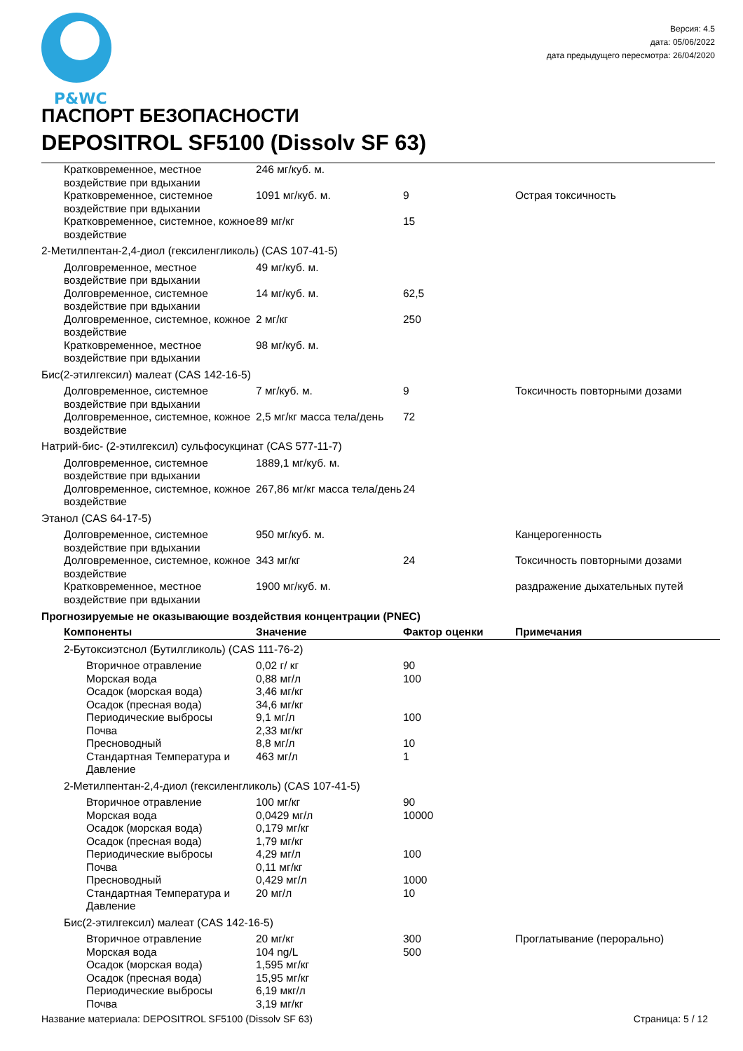P&WC
Версия: 4.5
дата: 05/06/2022
дата предыдущего пересмотра: 26/04/2020
ПАСПОРТ БЕЗОПАСНОСТИ
DEPOSITROL SF5100 (Dissolv SF 63)
| Кратковременное, местное воздействие при вдыхании | 246 мг/куб. м. | | |
| Кратковременное, системное воздействие при вдыхании | 1091 мг/куб. м. | 9 | Острая токсичность |
| Кратковременное, системное, кожное воздействие | 89 мг/кг | 15 | |
| 2-Метилпентан-2,4-диол (гексиленгликоль) (CAS 107-41-5) | | | |
| Долговременное, местное воздействие при вдыхании | 49 мг/куб. м. | | |
| Долговременное, системное воздействие при вдыхании | 14 мг/куб. м. | 62,5 | |
| Долговременное, системное, кожное воздействие | 2 мг/кг | 250 | |
| Кратковременное, местное воздействие при вдыхании | 98 мг/куб. м. | | |
| Бис(2-этилгексил) малеат (CAS 142-16-5) | | | |
| Долговременное, системное воздействие при вдыхании | 7 мг/куб. м. | 9 | Токсичность повторными дозами |
| Долговременное, системное, кожное воздействие | 2,5 мг/кг масса тела/день | 72 | |
| Натрий-бис- (2-этилгексил) сульфосукцинат (CAS 577-11-7) | | | |
| Долговременное, системное воздействие при вдыхании | 1889,1 мг/куб. м. | | |
| Долговременное, системное, кожное воздействие | 267,86 мг/кг масса тела/день | 24 | |
| Этанол (CAS 64-17-5) | | | |
| Долговременное, системное воздействие при вдыхании | 950 мг/куб. м. | | Канцерогенность |
| Долговременное, системное, кожное воздействие | 343 мг/кг | 24 | Токсичность повторными дозами |
| Кратковременное, местное воздействие при вдыхании | 1900 мг/куб. м. | | раздражение дыхательных путей |
Прогнозируемые не оказывающие воздействия концентрации (PNEC)
| Компоненты | Значение | Фактор оценки | Примечания |
| --- | --- | --- | --- |
| 2-Бутоксиэтснол (Бутилгликоль) (CAS 111-76-2) | | | |
| Вторичное отравление | 0,02 г/ кг | 90 | |
| Морская вода | 0,88 мг/л | 100 | |
| Осадок (морская вода) | 3,46 мг/кг | | |
| Осадок (пресная вода) | 34,6 мг/кг | | |
| Периодические выбросы | 9,1 мг/л | 100 | |
| Почва | 2,33 мг/кг | | |
| Пресноводный | 8,8 мг/л | 10 | |
| Стандартная Температура и Давление | 463 мг/л | 1 | |
| 2-Метилпентан-2,4-диол (гексиленгликоль) (CAS 107-41-5) | | | |
| Вторичное отравление | 100 мг/кг | 90 | |
| Морская вода | 0,0429 мг/л | 10000 | |
| Осадок (морская вода) | 0,179 мг/кг | | |
| Осадок (пресная вода) | 1,79 мг/кг | | |
| Периодические выбросы | 4,29 мг/л | 100 | |
| Почва | 0,11 мг/кг | | |
| Пресноводный | 0,429 мг/л | 1000 | |
| Стандартная Температура и Давление | 20 мг/л | 10 | |
| Бис(2-этилгексил) малеат (CAS 142-16-5) | | | |
| Вторичное отравление | 20 мг/кг | 300 | Проглатывание (перорально) |
| Морская вода | 104 ng/L | 500 | |
| Осадок (морская вода) | 1,595 мг/кг | | |
| Осадок (пресная вода) | 15,95 мг/кг | | |
| Периодические выбросы | 6,19 мкг/л | | |
| Почва | 3,19 мг/кг | | |
Название материала: DEPOSITROL SF5100 (Dissolv SF 63) Страница: 5 / 12